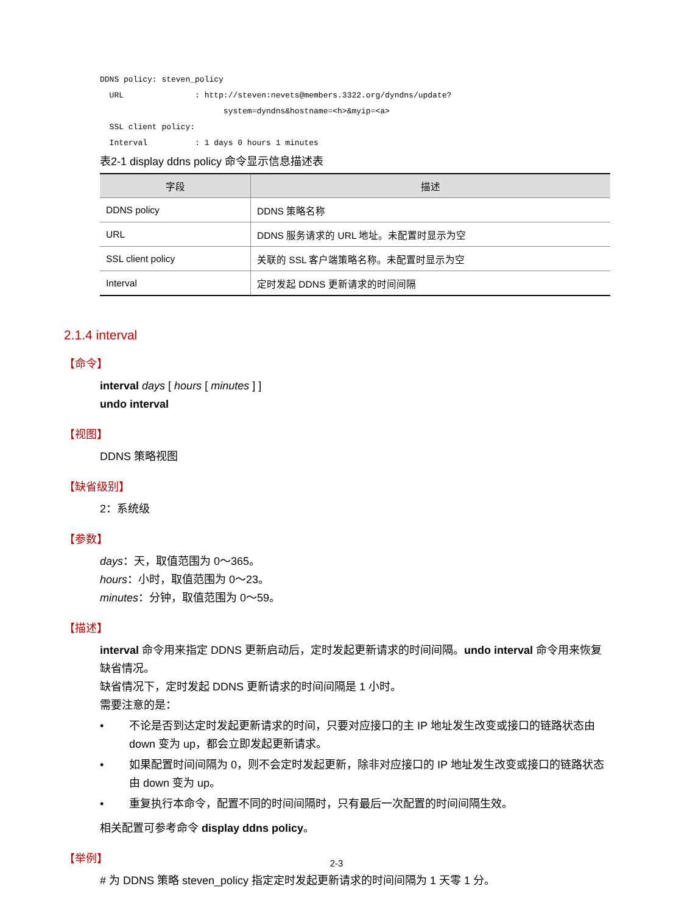DDNS policy: steven_policy
  URL               : http://steven:nevets@members.3322.org/dyndns/update?
                          system=dyndns&hostname=<h>&myip=<a>
  SSL client policy:
  Interval          : 1 days 0 hours 1 minutes
表2-1 display ddns policy 命令显示信息描述表
| 字段 | 描述 |
| --- | --- |
| DDNS policy | DDNS 策略名称 |
| URL | DDNS 服务请求的 URL 地址。未配置时显示为空 |
| SSL client policy | 关联的 SSL 客户端策略名称。未配置时显示为空 |
| Interval | 定时发起 DDNS 更新请求的时间间隔 |
2.1.4 interval
【命令】
interval days [ hours [ minutes ] ]
undo interval
【视图】
DDNS 策略视图
【缺省级别】
2：系统级
【参数】
days：天，取值范围为 0～365。
hours：小时，取值范围为 0～23。
minutes：分钟，取值范围为 0～59。
【描述】
interval 命令用来指定 DDNS 更新启动后，定时发起更新请求的时间间隔。undo interval 命令用来恢复缺省情况。
缺省情况下，定时发起 DDNS 更新请求的时间间隔是 1 小时。
需要注意的是：
• 不论是否到达定时发起更新请求的时间，只要对应接口的主 IP 地址发生改变或接口的链路状态由 down 变为 up，都会立即发起更新请求。
• 如果配置时间间隔为 0，则不会定时发起更新，除非对应接口的 IP 地址发生改变或接口的链路状态由 down 变为 up。
• 重复执行本命令，配置不同的时间间隔时，只有最后一次配置的时间间隔生效。
相关配置可参考命令 display ddns policy。
【举例】
# 为 DDNS 策略 steven_policy 指定定时发起更新请求的时间间隔为 1 天零 1 分。
2-3